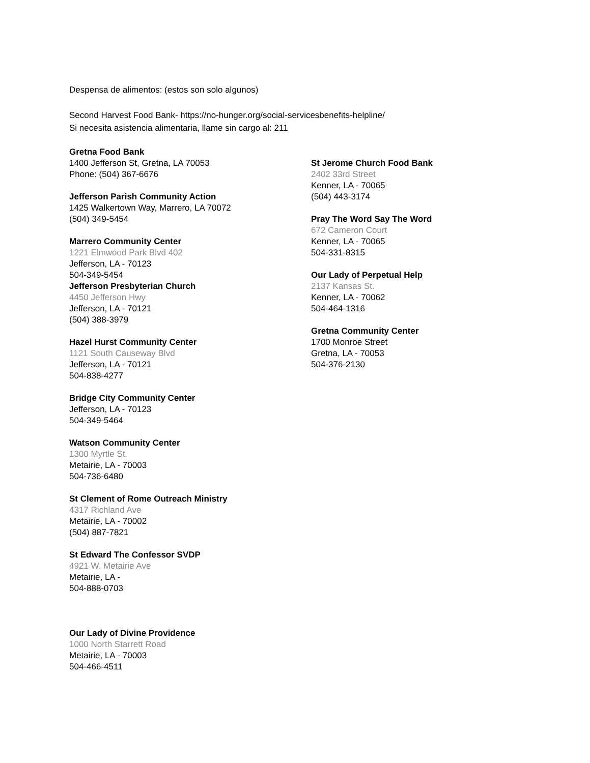Despensa de alimentos: (estos son solo algunos)
Second Harvest Food Bank- https://no-hunger.org/social-servicesbenefits-helpline/
Si necesita asistencia alimentaria, llame sin cargo al: 211
Gretna Food Bank
1400 Jefferson St, Gretna, LA 70053
Phone: (504) 367-6676
Jefferson Parish Community Action
1425 Walkertown Way, Marrero, LA 70072
(504) 349-5454
Marrero Community Center
1221 Elmwood Park Blvd 402
Jefferson, LA - 70123
504-349-5454
Jefferson Presbyterian Church
4450 Jefferson Hwy
Jefferson, LA - 70121
(504) 388-3979
Hazel Hurst Community Center
1121 South Causeway Blvd
Jefferson, LA - 70121
504-838-4277
Bridge City Community Center
Jefferson, LA - 70123
504-349-5464
Watson Community Center
1300 Myrtle St.
Metairie, LA - 70003
504-736-6480
St Clement of Rome Outreach Ministry
4317 Richland Ave
Metairie, LA - 70002
(504) 887-7821
St Edward The Confessor SVDP
4921 W. Metairie Ave
Metairie, LA -
504-888-0703
Our Lady of Divine Providence
1000 North Starrett Road
Metairie, LA - 70003
504-466-4511
St Jerome Church Food Bank
2402 33rd Street
Kenner, LA - 70065
(504) 443-3174
Pray The Word Say The Word
672 Cameron Court
Kenner, LA - 70065
504-331-8315
Our Lady of Perpetual Help
2137 Kansas St.
Kenner, LA - 70062
504-464-1316
Gretna Community Center
1700 Monroe Street
Gretna, LA - 70053
504-376-2130